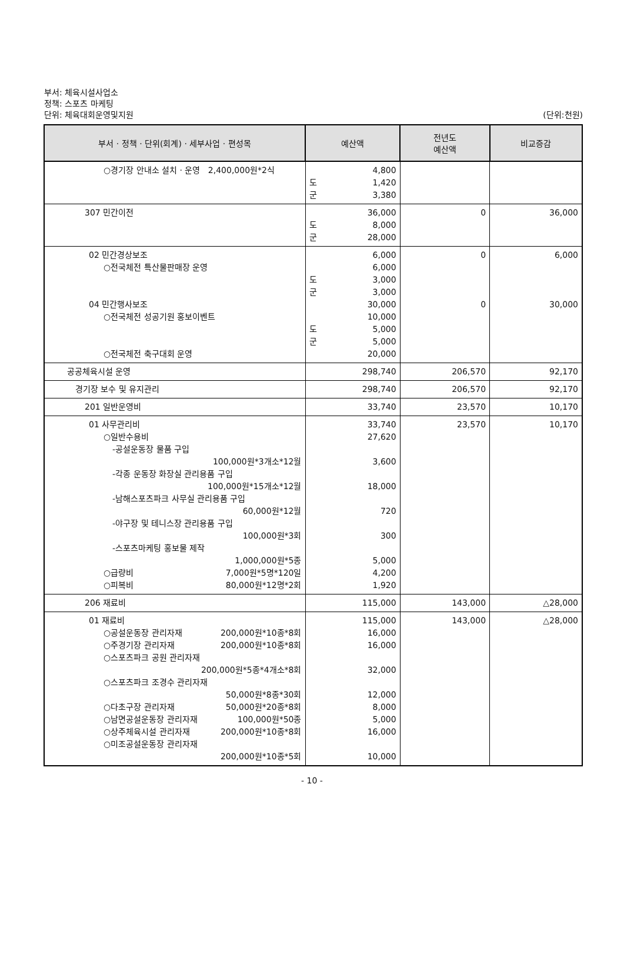부서: 체육시설사업소
정책: 스포츠 마케팅
단위: 체육대회운영및지원
(단위:천원)
| 부서 · 정책 · 단위(회계) · 세부사업 · 편성목 | 예산액 | 전년도 예산액 | 비교증감 |
| --- | --- | --- | --- |
| ○경기장 안내소 설치 · 운영 2,400,000원*2식 | 4,800 도 1,420 군 3,380 | | |
| 307 민간이전 | 36,000 도 8,000 군 28,000 | 0 | 36,000 |
| 02 민간경상보조 ○전국체전 특산물판매장 운영 04 민간행사보조 ○전국체전 성공기원 홍보이벤트 ○전국체전 축구대회 운영 | 6,000 6,000 도 3,000 군 3,000 30,000 10,000 도 5,000 군 5,000 20,000 | 0 0 | 6,000 30,000 |
| 공공체육시설 운영 | 298,740 | 206,570 | 92,170 |
| 경기장 보수 및 유지관리 | 298,740 | 206,570 | 92,170 |
| 201 일반운영비 | 33,740 | 23,570 | 10,170 |
| 01 사무관리비 ○일반수용비 -공설운동장 물품 구입 100,000원*3개소*12월 -각종 운동장 화장실 관리용품 구입 100,000원*15개소*12월 -남해스포츠파크 사무실 관리용품 구입 60,000원*12월 -야구장 및 테니스장 관리용품 구입 100,000원*3회 -스포츠마케팅 홍보물 제작 1,000,000원*5종 ○급량비 7,000원*5명*120일 ○피복비 80,000원*12명*2회 | 33,740 27,620 3,600 18,000 720 300 5,000 4,200 1,920 | 23,570 | 10,170 |
| 206 재료비 | 115,000 | 143,000 | △28,000 |
| 01 재료비 ○공설운동장 관리자재 200,000원*10종*8회 ○주경기장 관리자재 200,000원*10종*8회 ○스포츠파크 공원 관리자재 200,000원*5종*4개소*8회 ○스포츠파크 조경수 관리자재 50,000원*8종*30회 ○다초구장 관리자재 50,000원*20종*8회 ○남면공설운동장 관리자재 100,000원*50종 ○상주체육시설 관리자재 200,000원*10종*8회 ○미조공설운동장 관리자재 200,000원*10종*5회 | 115,000 16,000 16,000 32,000 12,000 8,000 5,000 16,000 10,000 | 143,000 | △28,000 |
- 10 -